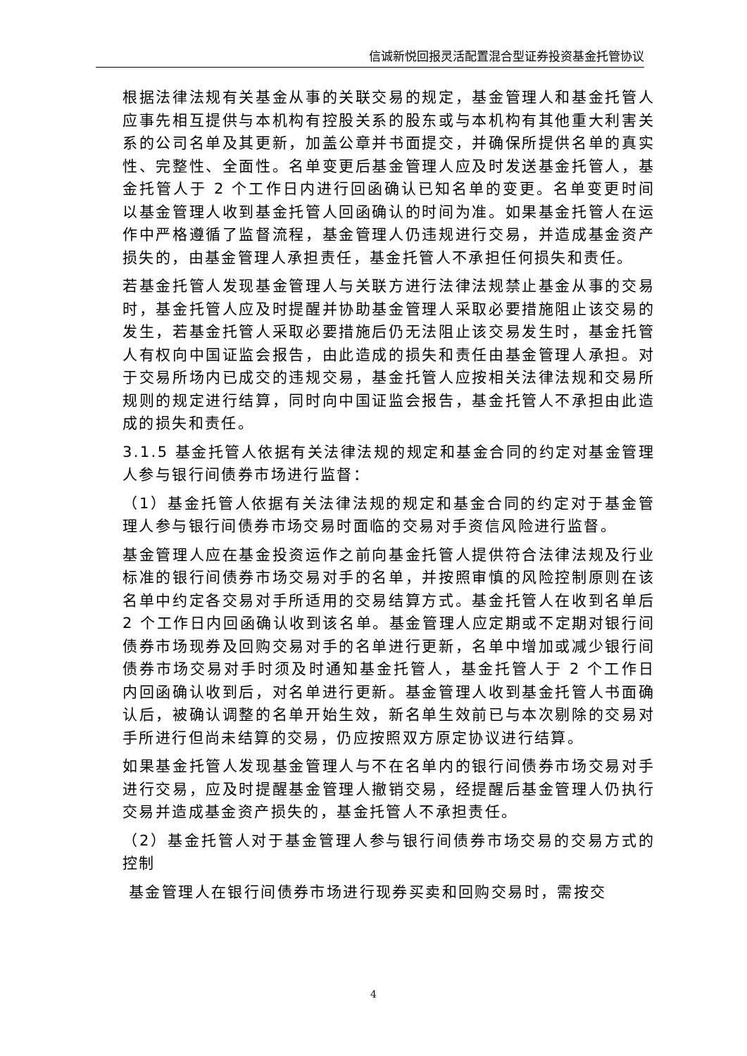信诚新悦回报灵活配置混合型证券投资基金托管协议
根据法律法规有关基金从事的关联交易的规定，基金管理人和基金托管人应事先相互提供与本机构有控股关系的股东或与本机构有其他重大利害关系的公司名单及其更新，加盖公章并书面提交，并确保所提供名单的真实性、完整性、全面性。名单变更后基金管理人应及时发送基金托管人，基金托管人于 2 个工作日内进行回函确认已知名单的变更。名单变更时间以基金管理人收到基金托管人回函确认的时间为准。如果基金托管人在运作中严格遵循了监督流程，基金管理人仍违规进行交易，并造成基金资产损失的，由基金管理人承担责任，基金托管人不承担任何损失和责任。
若基金托管人发现基金管理人与关联方进行法律法规禁止基金从事的交易时，基金托管人应及时提醒并协助基金管理人采取必要措施阻止该交易的发生，若基金托管人采取必要措施后仍无法阻止该交易发生时，基金托管人有权向中国证监会报告，由此造成的损失和责任由基金管理人承担。对于交易所场内已成交的违规交易，基金托管人应按相关法律法规和交易所规则的规定进行结算，同时向中国证监会报告，基金托管人不承担由此造成的损失和责任。
3.1.5 基金托管人依据有关法律法规的规定和基金合同的约定对基金管理人参与银行间债券市场进行监督：
（1）基金托管人依据有关法律法规的规定和基金合同的约定对于基金管理人参与银行间债券市场交易时面临的交易对手资信风险进行监督。
基金管理人应在基金投资运作之前向基金托管人提供符合法律法规及行业标准的银行间债券市场交易对手的名单，并按照审慎的风险控制原则在该名单中约定各交易对手所适用的交易结算方式。基金托管人在收到名单后 2 个工作日内回函确认收到该名单。基金管理人应定期或不定期对银行间债券市场现券及回购交易对手的名单进行更新，名单中增加或减少银行间债券市场交易对手时须及时通知基金托管人，基金托管人于 2 个工作日内回函确认收到后，对名单进行更新。基金管理人收到基金托管人书面确认后，被确认调整的名单开始生效，新名单生效前已与本次剔除的交易对手所进行但尚未结算的交易，仍应按照双方原定协议进行结算。
如果基金托管人发现基金管理人与不在名单内的银行间债券市场交易对手进行交易，应及时提醒基金管理人撤销交易，经提醒后基金管理人仍执行交易并造成基金资产损失的，基金托管人不承担责任。
（2）基金托管人对于基金管理人参与银行间债券市场交易的交易方式的控制
基金管理人在银行间债券市场进行现券买卖和回购交易时，需按交
4